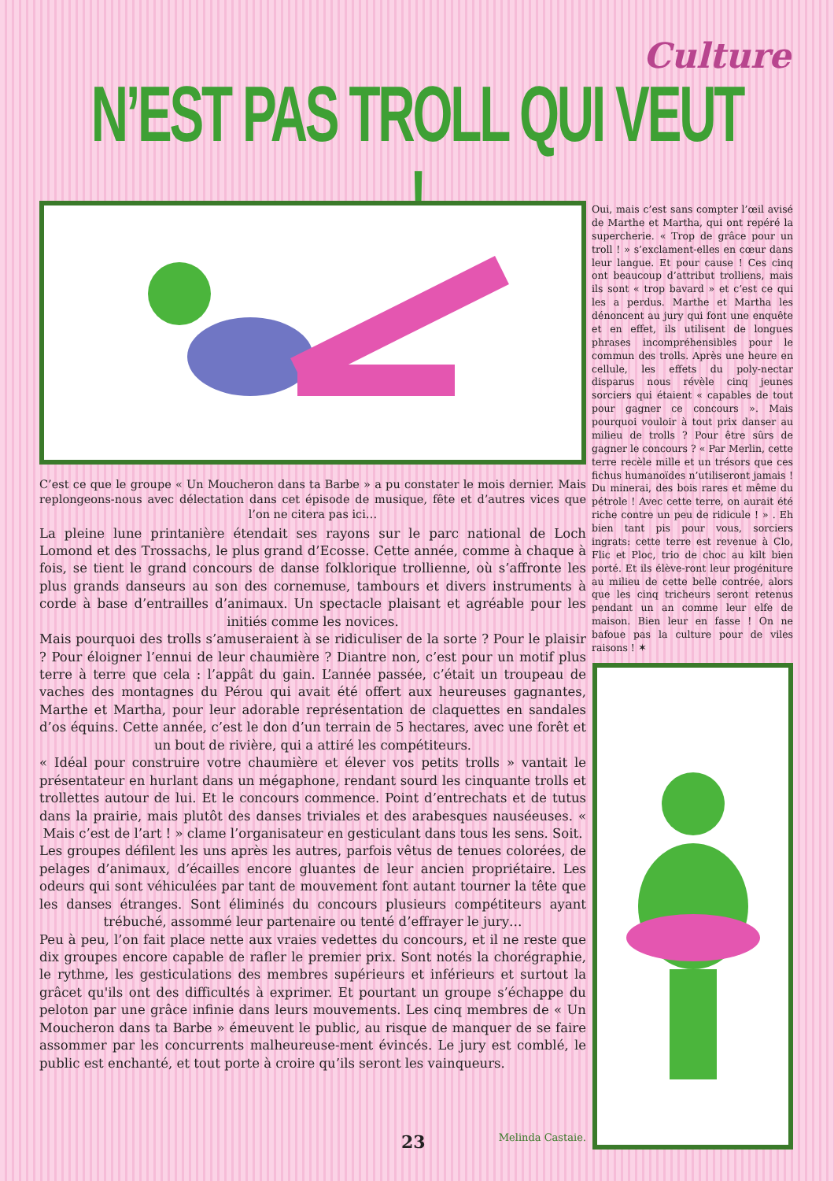Culture
N’EST PAS TROLL QUI VEUT !
C’est ce que le groupe « Un Moucheron dans ta Barbe » a pu constater le mois dernier. Mais replongeons-nous avec délectation dans cet épisode de musique, fête et d’autres vices que l’on ne citera pas ici…
La pleine lune printanière étendait ses rayons sur le parc national de Loch Lomond et des Trossachs, le plus grand d’Ecosse. Cette année, comme à chaque à fois, se tient le grand concours de danse folklorique trollienne, où s’affronte les plus grands danseurs au son des cornemuse, tambours et divers instruments à corde à base d’entrailles d’animaux. Un spectacle plaisant et agréable pour les initiés comme les novices.
Mais pourquoi des trolls s’amuseraient à se ridiculiser de la sorte ? Pour le plaisir ? Pour éloigner l’ennui de leur chaumière ? Diantre non, c’est pour un motif plus terre à terre que cela : l’appât du gain. L’année passée, c’était un troupeau de vaches des montagnes du Pérou qui avait été offert aux heureuses gagnantes, Marthe et Martha, pour leur adorable représentation de claquettes en sandales d’os équins. Cette année, c’est le don d’un terrain de 5 hectares, avec une forêt et un bout de rivière, qui a attiré les compétiteurs.
« Idéal pour construire votre chaumière et élever vos petits trolls » vantait le présentateur en hurlant dans un mégaphone, rendant sourd les cinquante trolls et trollettes autour de lui. Et le concours commence. Point d’entrechats et de tutus dans la prairie, mais plutôt des danses triviales et des arabesques nauséeuses. « Mais c’est de l’art ! » clame l’organisateur en gesticulant dans tous les sens. Soit.
Les groupes défilent les uns après les autres, parfois vêtus de tenues colorées, de pelages d’animaux, d’écailles encore gluantes de leur ancien propriétaire. Les odeurs qui sont véhiculées par tant de mouvement font autant tourner la tête que les danses étranges. Sont éliminés du concours plusieurs compétiteurs ayant trébuché, assommé leur partenaire ou tenté d’effrayer le jury…
Peu à peu, l’on fait place nette aux vraies vedettes du concours, et il ne reste que dix groupes encore capable de rafler le premier prix. Sont notés la chorégraphie, le rythme, les gesticulations des membres supérieurs et inférieurs et surtout la grâcet qu'ils ont des difficultés à exprimer. Et pourtant un groupe s’échappe du peloton par une grâce infinie dans leurs mouvements. Les cinq membres de « Un Moucheron dans ta Barbe » émeuvent le public, au risque de manquer de se faire assommer par les concurrents malheureuse-ment évincés. Le jury est comblé, le public est enchanté, et tout porte à croire qu’ils seront les vainqueurs.
Oui, mais c’est sans compter l’œil avisé de Marthe et Martha, qui ont repéré la supercherie. « Trop de grâce pour un troll ! » s’exclament-elles en cœur dans leur langue. Et pour cause ! Ces cinq ont beaucoup d’attribut trolliens, mais ils sont « trop bavard » et c’est ce qui les a perdus. Marthe et Martha les dénoncent au jury qui font une enquête et en effet, ils utilisent de longues phrases incompréhensibles pour le commun des trolls. Après une heure en cellule, les effets du poly-nectar disparus nous révèle cinq jeunes sorciers qui étaient « capables de tout pour gagner ce concours ». Mais pourquoi vouloir à tout prix danser au milieu de trolls ? Pour être sûrs de gagner le concours ? « Par Merlin, cette terre recèle mille et un trésors que ces fichus humanoïdes n’utiliseront jamais ! Du minerai, des bois rares et même du pétrole ! Avec cette terre, on aurait été riche contre un peu de ridicule ! » . Eh bien tant pis pour vous, sorciers ingrats: cette terre est revenue à Clo, Flic et Ploc, trio de choc au kilt bien porté. Et ils élève-ront leur progéniture au milieu de cette belle contrée, alors que les cinq tricheurs seront retenus pendant un an comme leur elfe de maison. Bien leur en fasse ! On ne bafoue pas la culture pour de viles raisons ! ✶
23 Melinda Castaie.